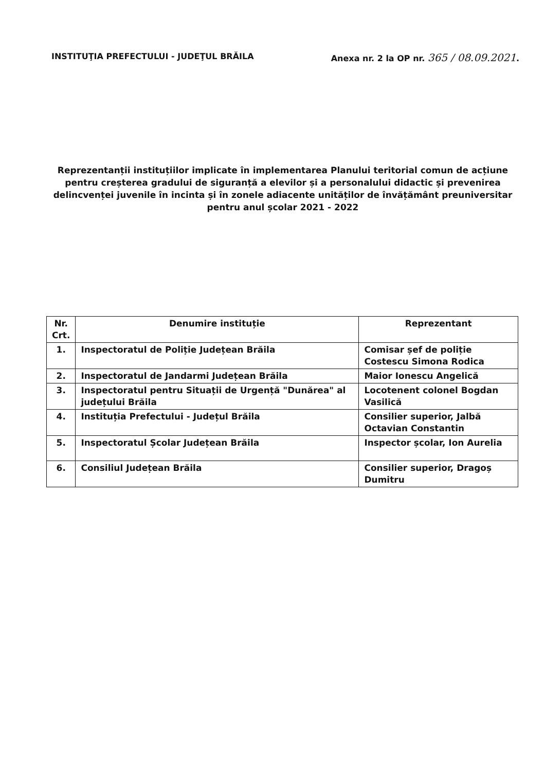INSTITUŢIA PREFECTULUI - JUDEŢUL BRĂILA Anexa nr. 2 la OP nr. 365 / 08.09.2021.
Reprezentanții instituțiilor implicate în implementarea Planului teritorial comun de acțiune pentru creșterea gradului de siguranță a elevilor și a personalului didactic și prevenirea delincvenței juvenile în incinta și în zonele adiacente unităților de învățământ preuniversitar pentru anul școlar 2021 - 2022
| Nr. Crt. | Denumire instituție | Reprezentant |
| --- | --- | --- |
| 1. | Inspectoratul de Poliție Județean Brăila | Comisar șef de poliție Costescu Simona Rodica |
| 2. | Inspectoratul de Jandarmi Județean Brăila | Maior Ionescu Angelică |
| 3. | Inspectoratul pentru Situații de Urgență "Dunărea" al județului Brăila | Locotenent colonel Bogdan Vasilică |
| 4. | Instituția Prefectului - Județul Brăila | Consilier superior, Jalbă Octavian Constantin |
| 5. | Inspectoratul Școlar Județean Brăila | Inspector școlar, Ion Aurelia |
| 6. | Consiliul Județean Brăila | Consilier superior, Dragoș Dumitru |